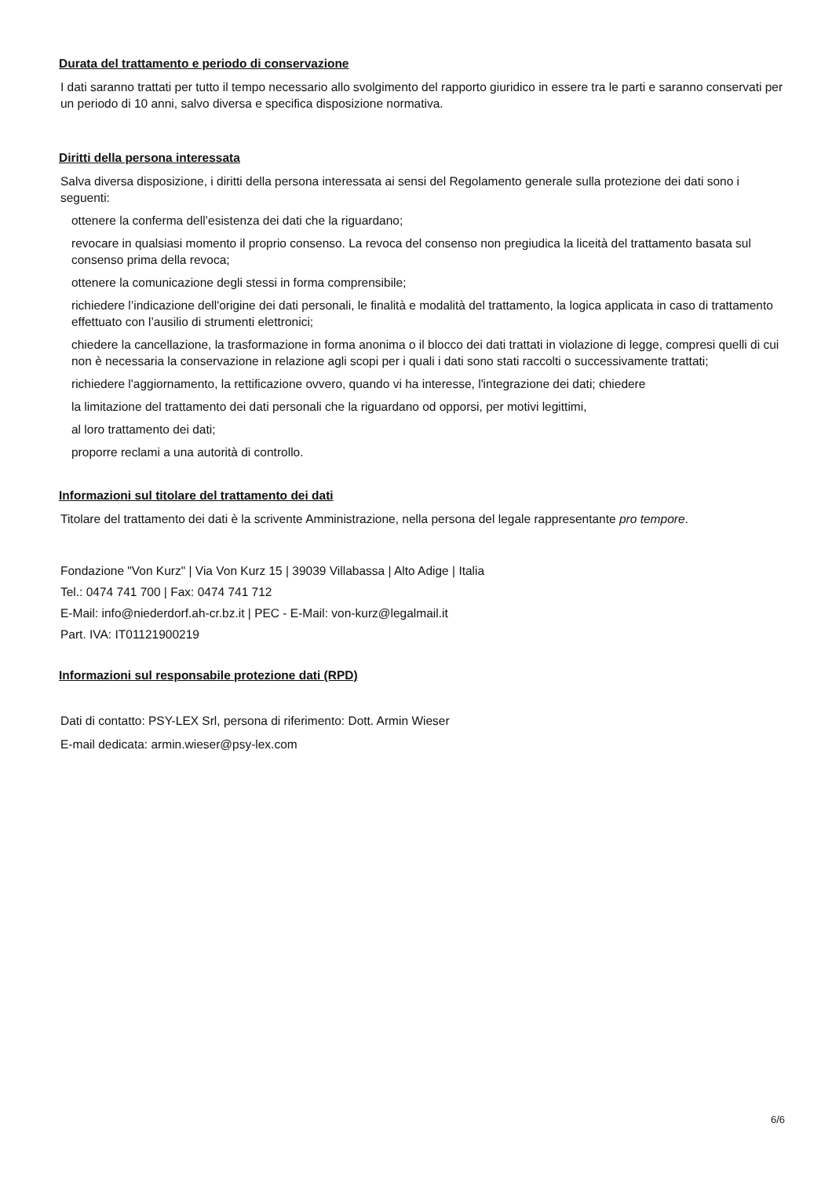Durata del trattamento e periodo di conservazione
I dati saranno trattati per tutto il tempo necessario allo svolgimento del rapporto giuridico in essere tra le parti e saranno conservati per un periodo di 10 anni, salvo diversa e specifica disposizione normativa.
Diritti della persona interessata
Salva diversa disposizione, i diritti della persona interessata ai sensi del Regolamento generale sulla protezione dei dati sono i seguenti:
ottenere la conferma dell’esistenza dei dati che la riguardano;
revocare in qualsiasi momento il proprio consenso. La revoca del consenso non pregiudica la liceità del trattamento basata sul consenso prima della revoca;
ottenere la comunicazione degli stessi in forma comprensibile;
richiedere l’indicazione dell'origine dei dati personali, le finalità e modalità del trattamento, la logica applicata in caso di trattamento effettuato con l’ausilio di strumenti elettronici;
chiedere la cancellazione, la trasformazione in forma anonima o il blocco dei dati trattati in violazione di legge, compresi quelli di cui non è necessaria la conservazione in relazione agli scopi per i quali i dati sono stati raccolti o successivamente trattati;
richiedere l'aggiornamento, la rettificazione ovvero, quando vi ha interesse, l'integrazione dei dati; chiedere
la limitazione del trattamento dei dati personali che la riguardano od opporsi, per motivi legittimi,
al loro trattamento dei dati;
proporre reclami a una autorità di controllo.
Informazioni sul titolare del trattamento dei dati
Titolare del trattamento dei dati è la scrivente Amministrazione, nella persona del legale rappresentante pro tempore.
Fondazione "Von Kurz" | Via Von Kurz 15 | 39039 Villabassa | Alto Adige | Italia
Tel.: 0474 741 700 | Fax: 0474 741 712
E-Mail: info@niederdorf.ah-cr.bz.it | PEC - E-Mail: von-kurz@legalmail.it
Part. IVA: IT01121900219
Informazioni sul responsabile protezione dati (RPD)
Dati di contatto: PSY-LEX Srl, persona di riferimento: Dott. Armin Wieser
E-mail dedicata: armin.wieser@psy-lex.com
6/6